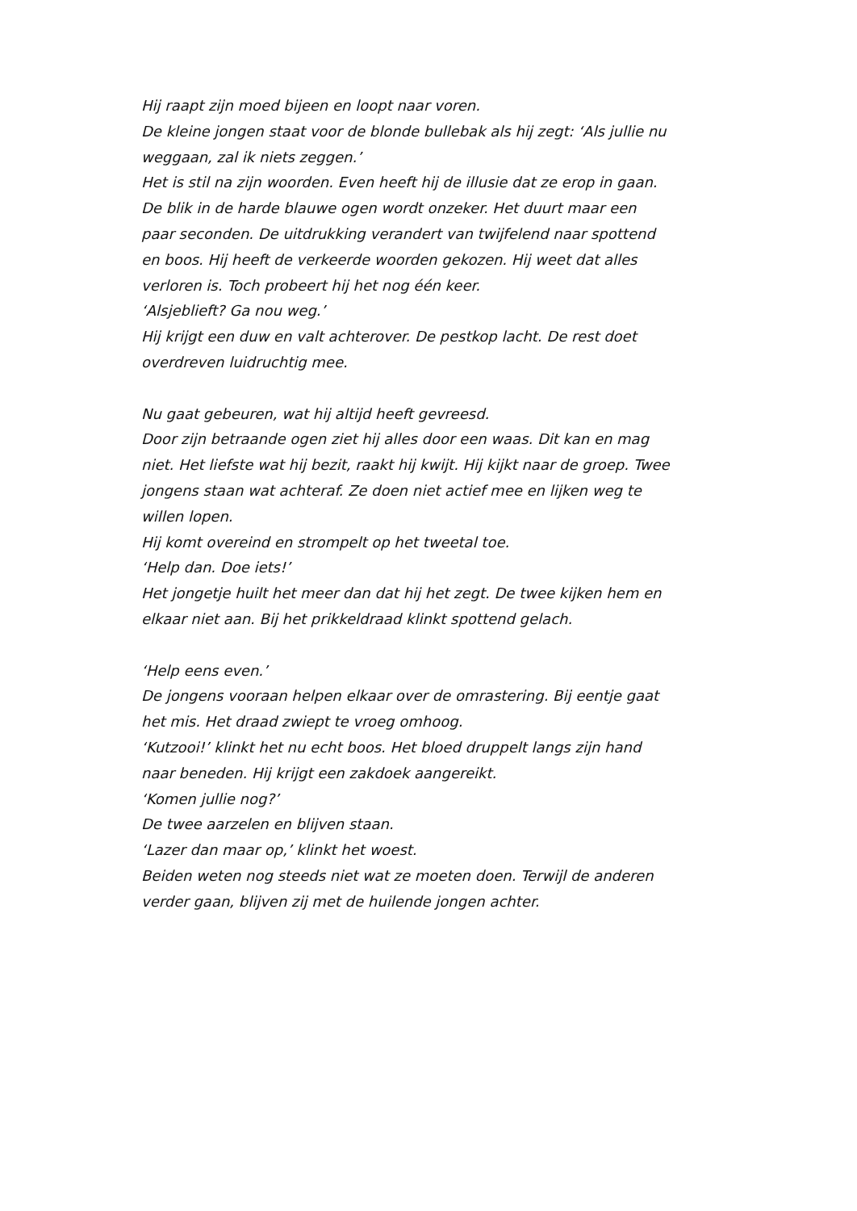Hij raapt zijn moed bijeen en loopt naar voren.
De kleine jongen staat voor de blonde bullebak als hij zegt: ‘Als jullie nu weggaan, zal ik niets zeggen.’
Het is stil na zijn woorden. Even heeft hij de illusie dat ze erop in gaan. De blik in de harde blauwe ogen wordt onzeker. Het duurt maar een paar seconden. De uitdrukking verandert van twijfelend naar spottend en boos. Hij heeft de verkeerde woorden gekozen. Hij weet dat alles verloren is. Toch probeert hij het nog één keer.
‘Alsjeblieft? Ga nou weg.’
Hij krijgt een duw en valt achterover. De pestkop lacht. De rest doet overdreven luidruchtig mee.
Nu gaat gebeuren, wat hij altijd heeft gevreesd.
Door zijn betraande ogen ziet hij alles door een waas. Dit kan en mag niet. Het liefste wat hij bezit, raakt hij kwijt. Hij kijkt naar de groep. Twee jongens staan wat achteraf. Ze doen niet actief mee en lijken weg te willen lopen.
Hij komt overeind en strompelt op het tweetal toe.
‘Help dan. Doe iets!’
Het jongetje huilt het meer dan dat hij het zegt. De twee kijken hem en elkaar niet aan. Bij het prikkeldraad klinkt spottend gelach.
‘Help eens even.’
De jongens vooraan helpen elkaar over de omrastering. Bij eentje gaat het mis. Het draad zwiept te vroeg omhoog.
‘Kutzooi!’ klinkt het nu echt boos. Het bloed druppelt langs zijn hand naar beneden. Hij krijgt een zakdoek aangereikt.
‘Komen jullie nog?’
De twee aarzelen en blijven staan.
‘Lazer dan maar op,’ klinkt het woest.
Beiden weten nog steeds niet wat ze moeten doen. Terwijl de anderen verder gaan, blijven zij met de huilende jongen achter.